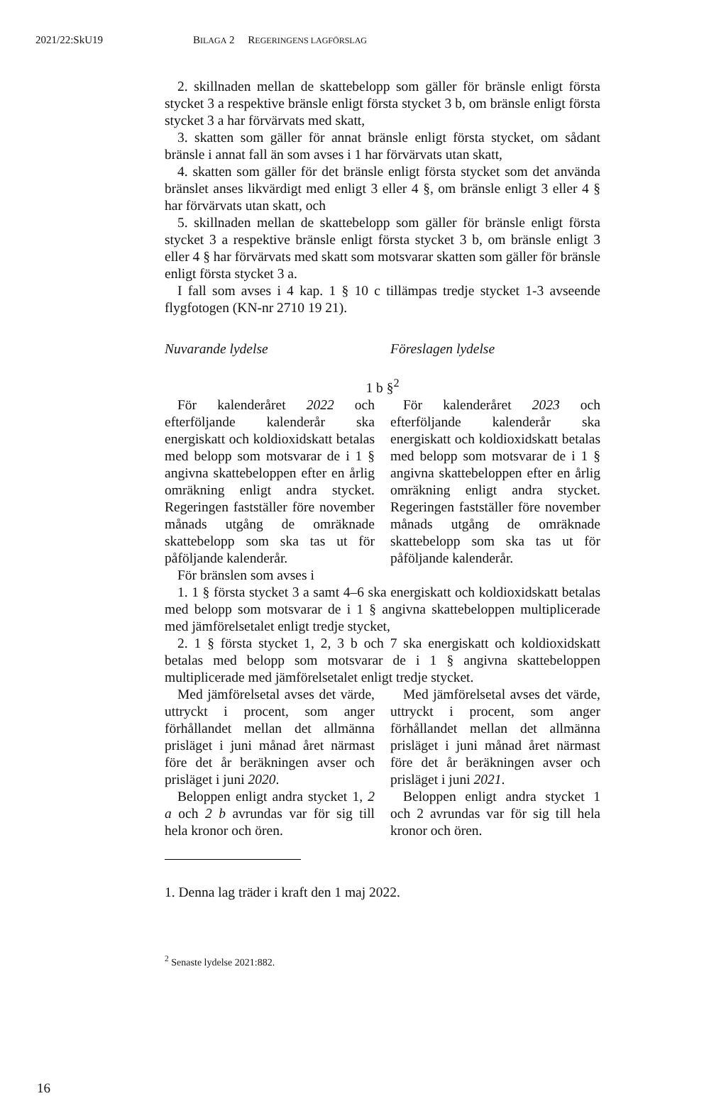2021/22:SkU19 BILAGA 2 REGERINGENS LAGFÖRSLAG
2. skillnaden mellan de skattebelopp som gäller för bränsle enligt första stycket 3 a respektive bränsle enligt första stycket 3 b, om bränsle enligt första stycket 3 a har förvärvats med skatt,
3. skatten som gäller för annat bränsle enligt första stycket, om sådant bränsle i annat fall än som avses i 1 har förvärvats utan skatt,
4. skatten som gäller för det bränsle enligt första stycket som det använda bränslet anses likvärdigt med enligt 3 eller 4 §, om bränsle enligt 3 eller 4 § har förvärvats utan skatt, och
5. skillnaden mellan de skattebelopp som gäller för bränsle enligt första stycket 3 a respektive bränsle enligt första stycket 3 b, om bränsle enligt 3 eller 4 § har förvärvats med skatt som motsvarar skatten som gäller för bränsle enligt första stycket 3 a.
I fall som avses i 4 kap. 1 § 10 c tillämpas tredje stycket 1-3 avseende flygfotogen (KN-nr 2710 19 21).
Nuvarande lydelse Föreslagen lydelse
1 b §<sup>2</sup>
För kalenderåret 2022 och efterföljande kalenderår ska energiskatt och koldioxidskatt betalas med belopp som motsvarar de i 1 § angivna skattebeloppen efter en årlig omräkning enligt andra stycket. Regeringen fastställer före november månads utgång de omräknade skattebelopp som ska tas ut för påföljande kalenderår.
För kalenderåret 2023 och efterföljande kalenderår ska energiskatt och koldioxidskatt betalas med belopp som motsvarar de i 1 § angivna skattebeloppen efter en årlig omräkning enligt andra stycket. Regeringen fastställer före november månads utgång de omräknade skattebelopp som ska tas ut för påföljande kalenderår.
För bränslen som avses i
1. 1 § första stycket 3 a samt 4–6 ska energiskatt och koldioxidskatt betalas med belopp som motsvarar de i 1 § angivna skattebeloppen multiplicerade med jämförelsetalet enligt tredje stycket,
2. 1 § första stycket 1, 2, 3 b och 7 ska energiskatt och koldioxidskatt betalas med belopp som motsvarar de i 1 § angivna skattebeloppen multiplicerade med jämförelsetalet enligt tredje stycket.
Med jämförelsetal avses det värde, uttryckt i procent, som anger förhållandet mellan det allmänna prisläget i juni månad året närmast före det år beräkningen avser och prisläget i juni 2020.
Beloppen enligt andra stycket 1, 2 a och 2 b avrundas var för sig till hela kronor och ören.
Med jämförelsetal avses det värde, uttryckt i procent, som anger förhållandet mellan det allmänna prisläget i juni månad året närmast före det år beräkningen avser och prisläget i juni 2021.
Beloppen enligt andra stycket 1 och 2 avrundas var för sig till hela kronor och ören.
1. Denna lag träder i kraft den 1 maj 2022.
<sup>2</sup> Senaste lydelse 2021:882.
16